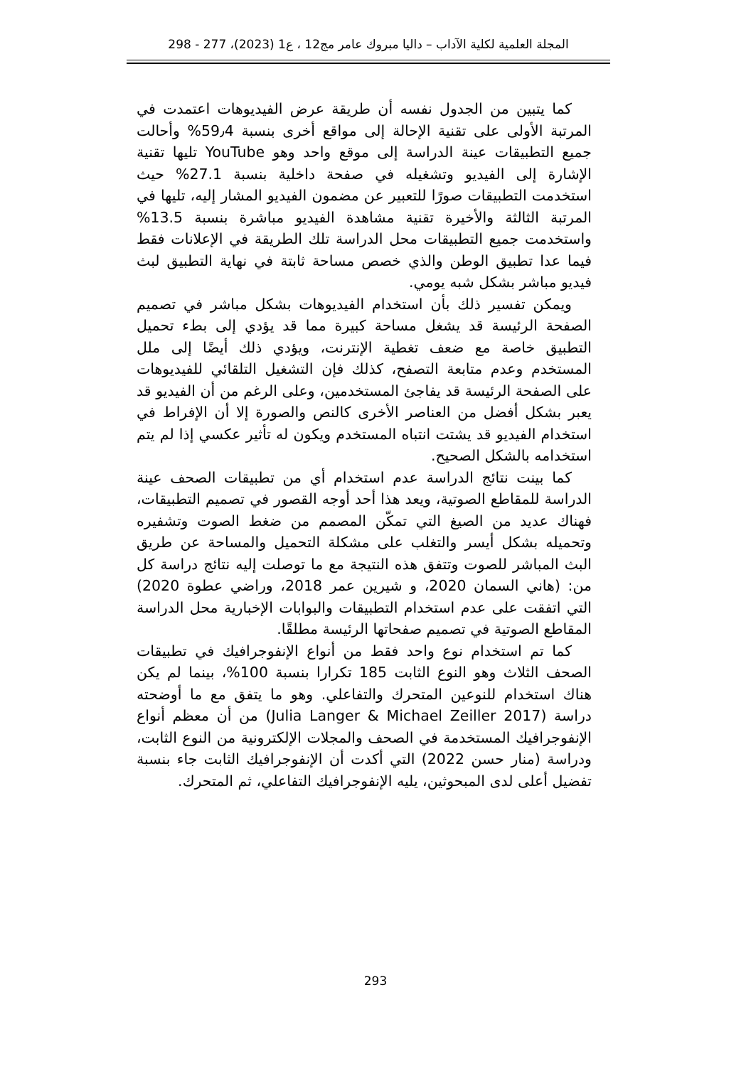المجلة العلمية لكلية الآداب – داليا مبروك عامر مج12 ، ع1 (2023)، 277 - 298
كما يتبين من الجدول نفسه أن طريقة عرض الفيديوهات اعتمدت في المرتبة الأولى على تقنية الإحالة إلى مواقع أخرى بنسبة 59٫4% وأحالت جميع التطبيقات عينة الدراسة إلى موقع واحد وهو YouTube تليها تقنية الإشارة إلى الفيديو وتشغيله في صفحة داخلية بنسبة 27.1% حيث استخدمت التطبيقات صورًا للتعبير عن مضمون الفيديو المشار إليه، تليها في المرتبة الثالثة والأخيرة تقنية مشاهدة الفيديو مباشرة بنسبة 13.5% واستخدمت جميع التطبيقات محل الدراسة تلك الطريقة في الإعلانات فقط فيما عدا تطبيق الوطن والذي خصص مساحة ثابتة في نهاية التطبيق لبث فيديو مباشر بشكل شبه يومي.
ويمكن تفسير ذلك بأن استخدام الفيديوهات بشكل مباشر في تصميم الصفحة الرئيسة قد يشغل مساحة كبيرة مما قد يؤدي إلى بطء تحميل التطبيق خاصة مع ضعف تغطية الإنترنت، ويؤدي ذلك أيضًا إلى ملل المستخدم وعدم متابعة التصفح، كذلك فإن التشغيل التلقائي للفيديوهات على الصفحة الرئيسة قد يفاجئ المستخدمين، وعلى الرغم من أن الفيديو قد يعبر بشكل أفضل من العناصر الأخرى كالنص والصورة إلا أن الإفراط في استخدام الفيديو قد يشتت انتباه المستخدم ويكون له تأثير عكسي إذا لم يتم استخدامه بالشكل الصحيح.
كما بينت نتائج الدراسة عدم استخدام أي من تطبيقات الصحف عينة الدراسة للمقاطع الصوتية، ويعد هذا أحد أوجه القصور في تصميم التطبيقات، فهناك عديد من الصيغ التي تمكّن المصمم من ضغط الصوت وتشفيره وتحميله بشكل أيسر والتغلب على مشكلة التحميل والمساحة عن طريق البث المباشر للصوت وتتفق هذه النتيجة مع ما توصلت إليه نتائج دراسة كل من: (هاني السمان 2020، و شيرين عمر 2018، وراضي عطوة 2020) التي اتفقت على عدم استخدام التطبيقات والبوابات الإخبارية محل الدراسة المقاطع الصوتية في تصميم صفحاتها الرئيسة مطلقًا.
كما تم استخدام نوع واحد فقط من أنواع الإنفوجرافيك في تطبيقات الصحف الثلاث وهو النوع الثابت 185 تكرارا بنسبة 100%، بينما لم يكن هناك استخدام للنوعين المتحرك والتفاعلي. وهو ما يتفق مع ما أوضحته دراسة (Julia Langer & Michael Zeiller 2017) من أن معظم أنواع الإنفوجرافيك المستخدمة في الصحف والمجلات الإلكترونية من النوع الثابت، ودراسة (منار حسن 2022) التي أكدت أن الإنفوجرافيك الثابت جاء بنسبة تفضيل أعلى لدى المبحوثين، يليه الإنفوجرافيك التفاعلي، ثم المتحرك.
293